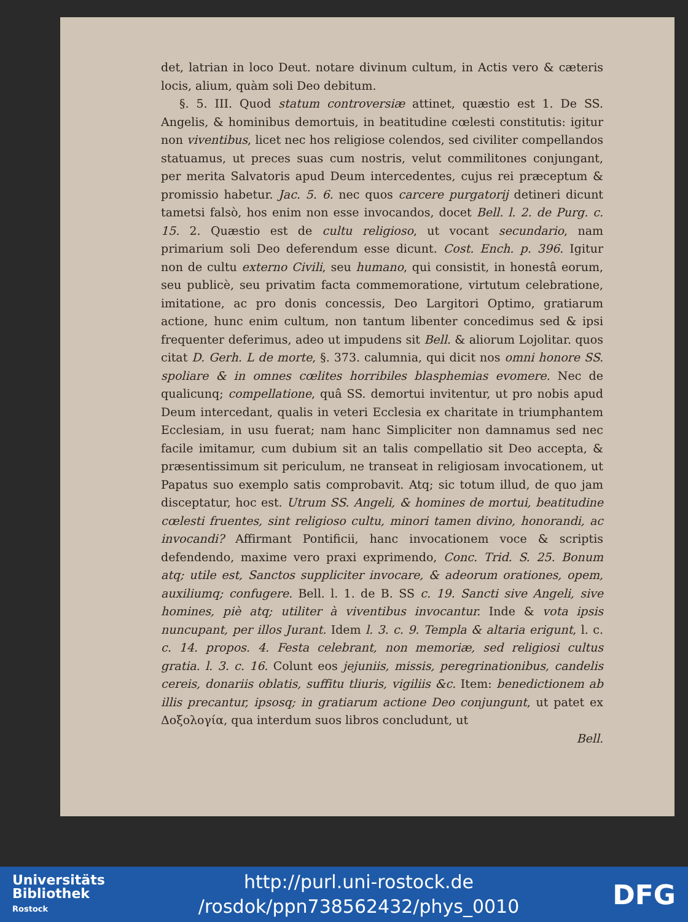det, latrian in loco Deut. notare divinum cultum, in Actis vero & cæteris locis, alium, quàm soli Deo debitum.
§. 5. III. Quod statum controversiæ attinet, quæstio est 1. De SS. Angelis, & hominibus demortuis, in beatitudine cœlesti constitutis: igitur non viventibus, licet nec hos religiose colendos, sed civiliter compellandos statuamus, ut preces suas cum nostris, velut commilitones conjungant, per merita Salvatoris apud Deum intercedentes, cujus rei præceptum & promissio habetur. Jac. 5. 6. nec quos carcere purgatorij detineri dicunt tametsi falsò, hos enim non esse invocandos, docet Bell. l. 2. de Purg. c. 15. 2. Quæstio est de cultu religioso, ut vocant secundario, nam primarium soli Deo deferendum esse dicunt. Cost. Ench. p. 396. Igitur non de cultu externo Civili, seu humano, qui consistit, in honestâ eorum, seu publicè, seu privatim facta commemoratione, virtutum celebratione, imitatione, ac pro donis concessis, Deo Largitori Optimo, gratiarum actione, hunc enim cultum, non tantum libenter concedimus sed & ipsi frequenter deferimus, adeo ut impudens sit Bell. & aliorum Lojolitar. quos citat D. Gerh. L de morte, §. 373. calumnia, qui dicit nos omni honore SS. spoliare & in omnes cœlites horribiles blasphemias evomere. Nec de qualicunq; compellatione, quâ SS. demortui invitentur, ut pro nobis apud Deum intercedant, qualis in veteri Ecclesia ex charitate in triumphantem Ecclesiam, in usu fuerat; nam hanc Simpliciter non damnamus sed nec facile imitamur, cum dubium sit an talis compellatio sit Deo accepta, & præsentissimum sit periculum, ne transeat in religiosam invocationem, ut Papatus suo exemplo satis comprobavit. Atq; sic totum illud, de quo jam disceptatur, hoc est. Utrum SS. Angeli, & homines de mortui, beatitudine cœlesti fruentes, sint religioso cultu, minori tamen divino, honorandi, ac invocandi? Affirmant Pontificii, hanc invocationem voce & scriptis defendendo, maxime vero praxi exprimendo, Conc. Trid. S. 25. Bonum atq; utile est, Sanctos suppliciter invocare, & adeorum orationes, opem, auxiliumq; confugere. Bell. l. 1. de B. SS c. 19. Sancti sive Angeli, sive homines, piè atq; utiliter à viventibus invocantur. Inde & vota ipsis nuncupant, per illos Jurant. Idem l. 3. c. 9. Templa & altaria erigunt, l. c. c. 14. propos. 4. Festa celebrant, non memoriæ, sed religiosi cultus gratia. l. 3. c. 16. Colunt eos jejuniis, missis, peregrinationibus, candelis cereis, donariis oblatis, suffitu tliuris, vigiliis &c. Item: benedictionem ab illis precantur, ipsosq; in gratiarum actione Deo conjungunt, ut patet ex Δοξολογία, qua interdum suos libros concludunt, ut
Bell.
Universitäts
Bibliothek
Rostock
http://purl.uni-rostock.de
/rosdok/ppn738562432/phys_0010
DFG